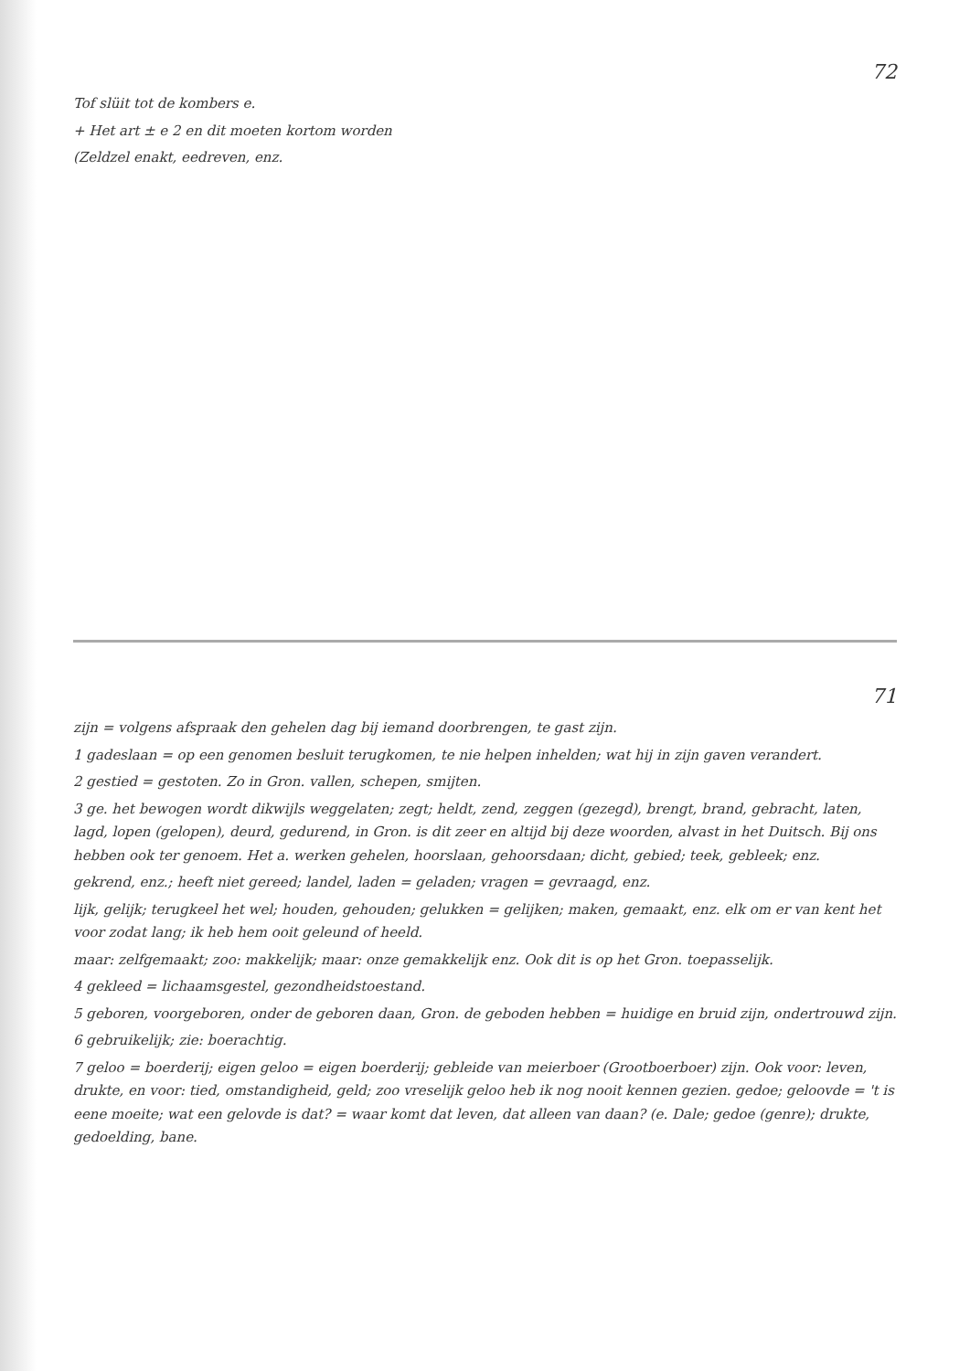72
Tof slüit tot de kombers e.
+ Het art ± e 2 en dit moeten kortom worden
(Zeldzel enakt, eedreven, enz.
71
zijn = volgens afspraak den gehelen dag bij iemand doorbrengen, te gast zijn.
1 gadeslaan = op een genomen besluit terugkomen, te nie helpen inhelden; wat hij in zijn gaven verandert.
2 gestied = gestoten. Zo in Gron. vallen, schepen, smijten.
3 ge. het bewogen wordt dikwijls weggelaten; zegt; heldt, zend, zeggen (gezegd), brengt, brand, gebracht, laten, lagd, lopen (gelopen), deurd, gedurend, in Gron. is dit zeer en altijd bij deze woorden, alvast in het Duitsch. Bij ons hebben ook ter genoem. Het a. werken gehelen, hoorslaan, gehoorsdaan; dicht, gebied; teek, gebleek; enz.
gekrend, enz.; heeft niet gereed; landel, laden = geladen; vragen = gevraagd, enz.
lijk, gelijk; terugkeel het wel; houden, gehouden; gelukken = gelijken; maken, gemaakt, enz. elk om er van kent het voor zodat lang; ik heb hem ooit geleund of heeld.
maar: zelfgemaakt; zoo: makkelijk; maar: onze gemakkelijk enz. Ook dit is op het Gron. toepasselijk.
4 gekleed = lichaamsgestel, gezondheidstoestand.
5 geboren, voorgeboren, onder de geboren daan, Gron. de geboden hebben = huidige en bruid zijn, ondertrouwd zijn.
6 gebruikelijk; zie: boerachtig.
7 geloo = boerderij; eigen geloo = eigen boerderij; gebleide van meierboer (Grootboerboer) zijn. Ook voor: leven, drukte, en voor: tied, omstandigheid, geld; zoo vreselijk geloo heb ik nog nooit kennen gezien. gedoe; geloovde = 't is eene moeite; wat een gelovde is dat? = waar komt dat leven, dat alleen van daan? (e. Dale; gedoe (genre); drukte, gedoelding, bane.